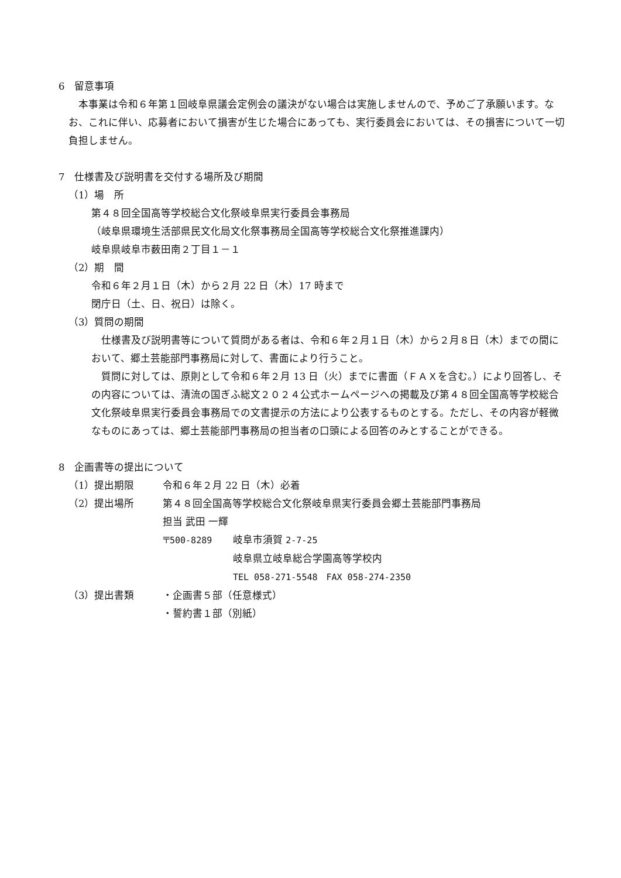6　留意事項
本事業は令和６年第１回岐阜県議会定例会の議決がない場合は実施しませんので、予めご了承願います。なお、これに伴い、応募者において損害が生じた場合にあっても、実行委員会においては、その損害について一切負担しません。
7　仕様書及び説明書を交付する場所及び期間
（1）場　所
第４８回全国高等学校総合文化祭岐阜県実行委員会事務局
（岐阜県環境生活部県民文化局文化祭事務局全国高等学校総合文化祭推進課内）
岐阜県岐阜市薮田南２丁目１－１
（2）期　間
令和６年２月１日（木）から２月 22 日（木）17 時まで
閉庁日（土、日、祝日）は除く。
（3）質問の期間
仕様書及び説明書等について質問がある者は、令和６年２月１日（木）から２月８日（木）までの間において、郷土芸能部門事務局に対して、書面により行うこと。
質問に対しては、原則として令和６年２月 13 日（火）までに書面（ＦＡＸを含む。）により回答し、その内容については、清流の国ぎふ総文２０２４公式ホームページへの掲載及び第４８回全国高等学校総合文化祭岐阜県実行委員会事務局での文書提示の方法により公表するものとする。ただし、その内容が軽微なものにあっては、郷土芸能部門事務局の担当者の口頭による回答のみとすることができる。
8　企画書等の提出について
（1）提出期限 令和６年２月 22 日（木）必着
（2）提出場所 第４８回全国高等学校総合文化祭岐阜県実行委員会郷土芸能部門事務局
担当 武田 一輝
〒500-8289 岐阜市須賀 2-7-25
岐阜県立岐阜総合学園高等学校内
TEL 058-271-5548　FAX 058-274-2350
（3）提出書類 ・企画書５部（任意様式）
・誓約書１部（別紙）